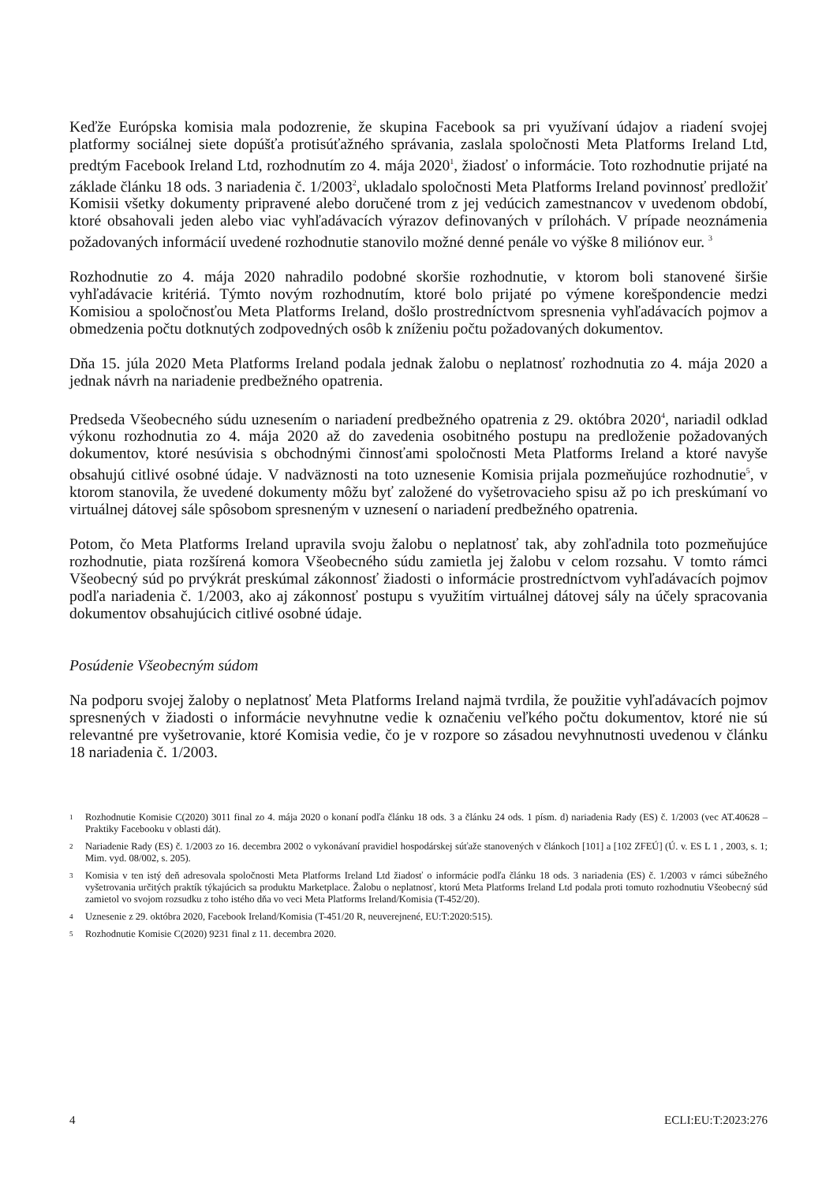Keďže Európska komisia mala podozrenie, že skupina Facebook sa pri využívaní údajov a riadení svojej platformy sociálnej siete dopúšťa protisúťažného správania, zaslala spoločnosti Meta Platforms Ireland Ltd, predtým Facebook Ireland Ltd, rozhodnutím zo 4. mája 2020<sup>1</sup>, žiadosť o informácie. Toto rozhodnutie prijaté na základe článku 18 ods. 3 nariadenia č. 1/2003<sup>2</sup>, ukladalo spoločnosti Meta Platforms Ireland povinnosť predložiť Komisii všetky dokumenty pripravené alebo doručené trom z jej vedúcich zamestnancov v uvedenom období, ktoré obsahovali jeden alebo viac vyhľadávacích výrazov definovaných v prílohách. V prípade neoznámenia požadovaných informácií uvedené rozhodnutie stanovilo možné denné penále vo výške 8 miliónov eur. <sup>3</sup>
Rozhodnutie zo 4. mája 2020 nahradilo podobné skoršie rozhodnutie, v ktorom boli stanovené širšie vyhľadávacie kritériá. Týmto novým rozhodnutím, ktoré bolo prijaté po výmene korešpondencie medzi Komisiou a spoločnosťou Meta Platforms Ireland, došlo prostredníctvom spresnenia vyhľadávacích pojmov a obmedzenia počtu dotknutých zodpovedných osôb k zníženiu počtu požadovaných dokumentov.
Dňa 15. júla 2020 Meta Platforms Ireland podala jednak žalobu o neplatnosť rozhodnutia zo 4. mája 2020 a jednak návrh na nariadenie predbežného opatrenia.
Predseda Všeobecného súdu uznesením o nariadení predbežného opatrenia z 29. októbra 2020<sup>4</sup>, nariadil odklad výkonu rozhodnutia zo 4. mája 2020 až do zavedenia osobitného postupu na predloženie požadovaných dokumentov, ktoré nesúvisia s obchodnými činnosťami spoločnosti Meta Platforms Ireland a ktoré navyše obsahujú citlivé osobné údaje. V nadväznosti na toto uznesenie Komisia prijala pozmeňujúce rozhodnutie<sup>5</sup>, v ktorom stanovila, že uvedené dokumenty môžu byť založené do vyšetrovacieho spisu až po ich preskúmaní vo virtuálnej dátovej sále spôsobom spresneným v uznesení o nariadení predbežného opatrenia.
Potom, čo Meta Platforms Ireland upravila svoju žalobu o neplatnosť tak, aby zohľadnila toto pozmeňujúce rozhodnutie, piata rozšírená komora Všeobecného súdu zamietla jej žalobu v celom rozsahu. V tomto rámci Všeobecný súd po prvýkrát preskúmal zákonnosť žiadosti o informácie prostredníctvom vyhľadávacích pojmov podľa nariadenia č. 1/2003, ako aj zákonnosť postupu s využitím virtuálnej dátovej sály na účely spracovania dokumentov obsahujúcich citlivé osobné údaje.
Posúdenie Všeobecným súdom
Na podporu svojej žaloby o neplatnosť Meta Platforms Ireland najmä tvrdila, že použitie vyhľadávacích pojmov spresnených v žiadosti o informácie nevyhnutne vedie k označeniu veľkého počtu dokumentov, ktoré nie sú relevantné pre vyšetrovanie, ktoré Komisia vedie, čo je v rozpore so zásadou nevyhnutnosti uvedenou v článku 18 nariadenia č. 1/2003.
1 Rozhodnutie Komisie C(2020) 3011 final zo 4. mája 2020 o konaní podľa článku 18 ods. 3 a článku 24 ods. 1 písm. d) nariadenia Rady (ES) č. 1/2003 (vec AT.40628 – Praktiky Facebooku v oblasti dát).
2 Nariadenie Rady (ES) č. 1/2003 zo 16. decembra 2002 o vykonávaní pravidiel hospodárskej súťaže stanovených v článkoch [101] a [102 ZFEÚ] (Ú. v. ES L 1 , 2003, s. 1; Mim. vyd. 08/002, s. 205).
3 Komisia v ten istý deň adresovala spoločnosti Meta Platforms Ireland Ltd žiadosť o informácie podľa článku 18 ods. 3 nariadenia (ES) č. 1/2003 v rámci súbežného vyšetrovania určitých praktík týkajúcich sa produktu Marketplace. Žalobu o neplatnosť, ktorú Meta Platforms Ireland Ltd podala proti tomuto rozhodnutiu Všeobecný súd zamietol vo svojom rozsudku z toho istého dňa vo veci Meta Platforms Ireland/Komisia (T-452/20).
4 Uznesenie z 29. októbra 2020, Facebook Ireland/Komisia (T-451/20 R, neuverejnené, EU:T:2020:515).
5 Rozhodnutie Komisie C(2020) 9231 final z 11. decembra 2020.
4 ECLI:EU:T:2023:276